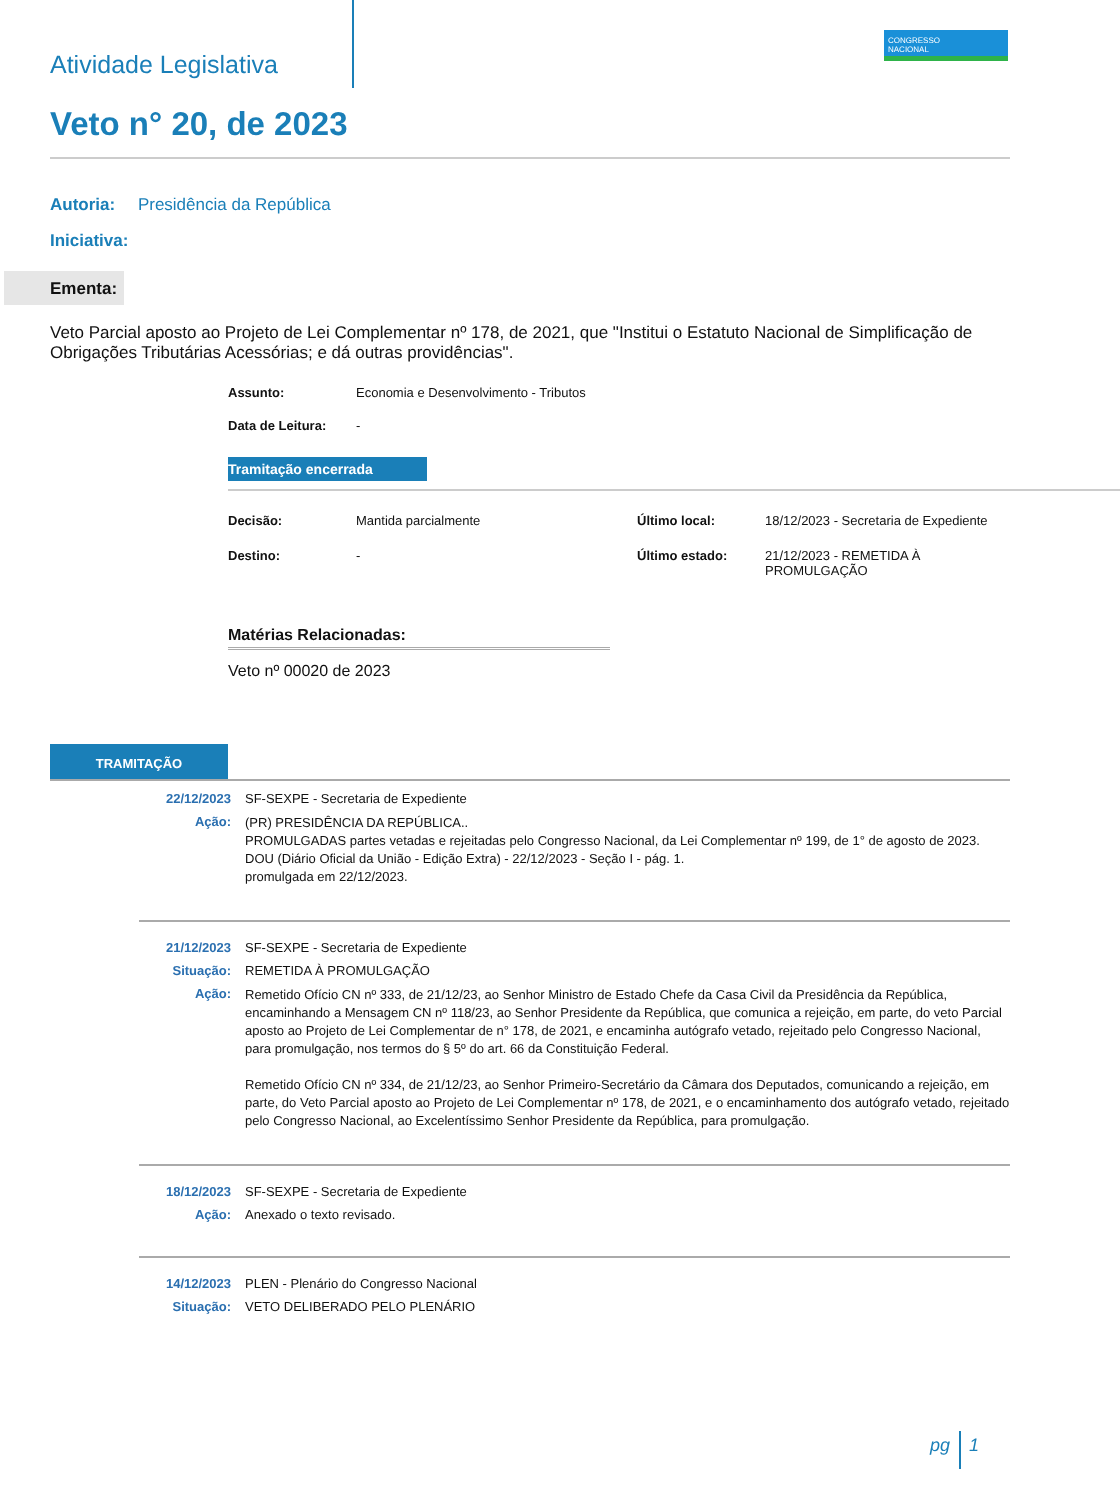CONGRESSO
NACIONAL
Atividade Legislativa
Veto n° 20, de 2023
Autoria: Presidência da República
Iniciativa:
Ementa:
Veto Parcial aposto ao Projeto de Lei Complementar nº 178, de 2021, que "Institui o Estatuto Nacional de Simplificação de Obrigações Tributárias Acessórias; e dá outras providências".
| Assunto: | Economia e Desenvolvimento - Tributos |
| Data de Leitura: | - |
Tramitação encerrada
| Decisão: | Mantida parcialmente | Último local: | 18/12/2023 - Secretaria de Expediente |
| Destino: | - | Último estado: | 21/12/2023 - REMETIDA À PROMULGAÇÃO |
Matérias Relacionadas:
Veto nº 00020 de 2023
TRAMITAÇÃO
| 22/12/2023 | SF-SEXPE - Secretaria de Expediente |
| Ação: | (PR) PRESIDÊNCIA DA REPÚBLICA.. PROMULGADAS partes vetadas e rejeitadas pelo Congresso Nacional, da Lei Complementar nº 199, de 1° de agosto de 2023. DOU (Diário Oficial da União - Edição Extra) - 22/12/2023 - Seção I - pág. 1. promulgada em 22/12/2023. |
| 21/12/2023 | SF-SEXPE - Secretaria de Expediente |
| Situação: | REMETIDA À PROMULGAÇÃO |
| Ação: | Remetido Ofício CN nº 333, de 21/12/23, ao Senhor Ministro de Estado Chefe da Casa Civil da Presidência da República, encaminhando a Mensagem CN nº 118/23, ao Senhor Presidente da República, que comunica a rejeição, em parte, do veto Parcial aposto ao Projeto de Lei Complementar de n° 178, de 2021, e encaminha autógrafo vetado, rejeitado pelo Congresso Nacional, para promulgação, nos termos do § 5º do art. 66 da Constituição Federal. Remetido Ofício CN nº 334, de 21/12/23, ao Senhor Primeiro-Secretário da Câmara dos Deputados, comunicando a rejeição, em parte, do Veto Parcial aposto ao Projeto de Lei Complementar nº 178, de 2021, e o encaminhamento dos autógrafo vetado, rejeitado pelo Congresso Nacional, ao Excelentíssimo Senhor Presidente da República, para promulgação. |
| 18/12/2023 | SF-SEXPE - Secretaria de Expediente |
| Ação: | Anexado o texto revisado. |
| 14/12/2023 | PLEN - Plenário do Congresso Nacional |
| Situação: | VETO DELIBERADO PELO PLENÁRIO |
pg 1